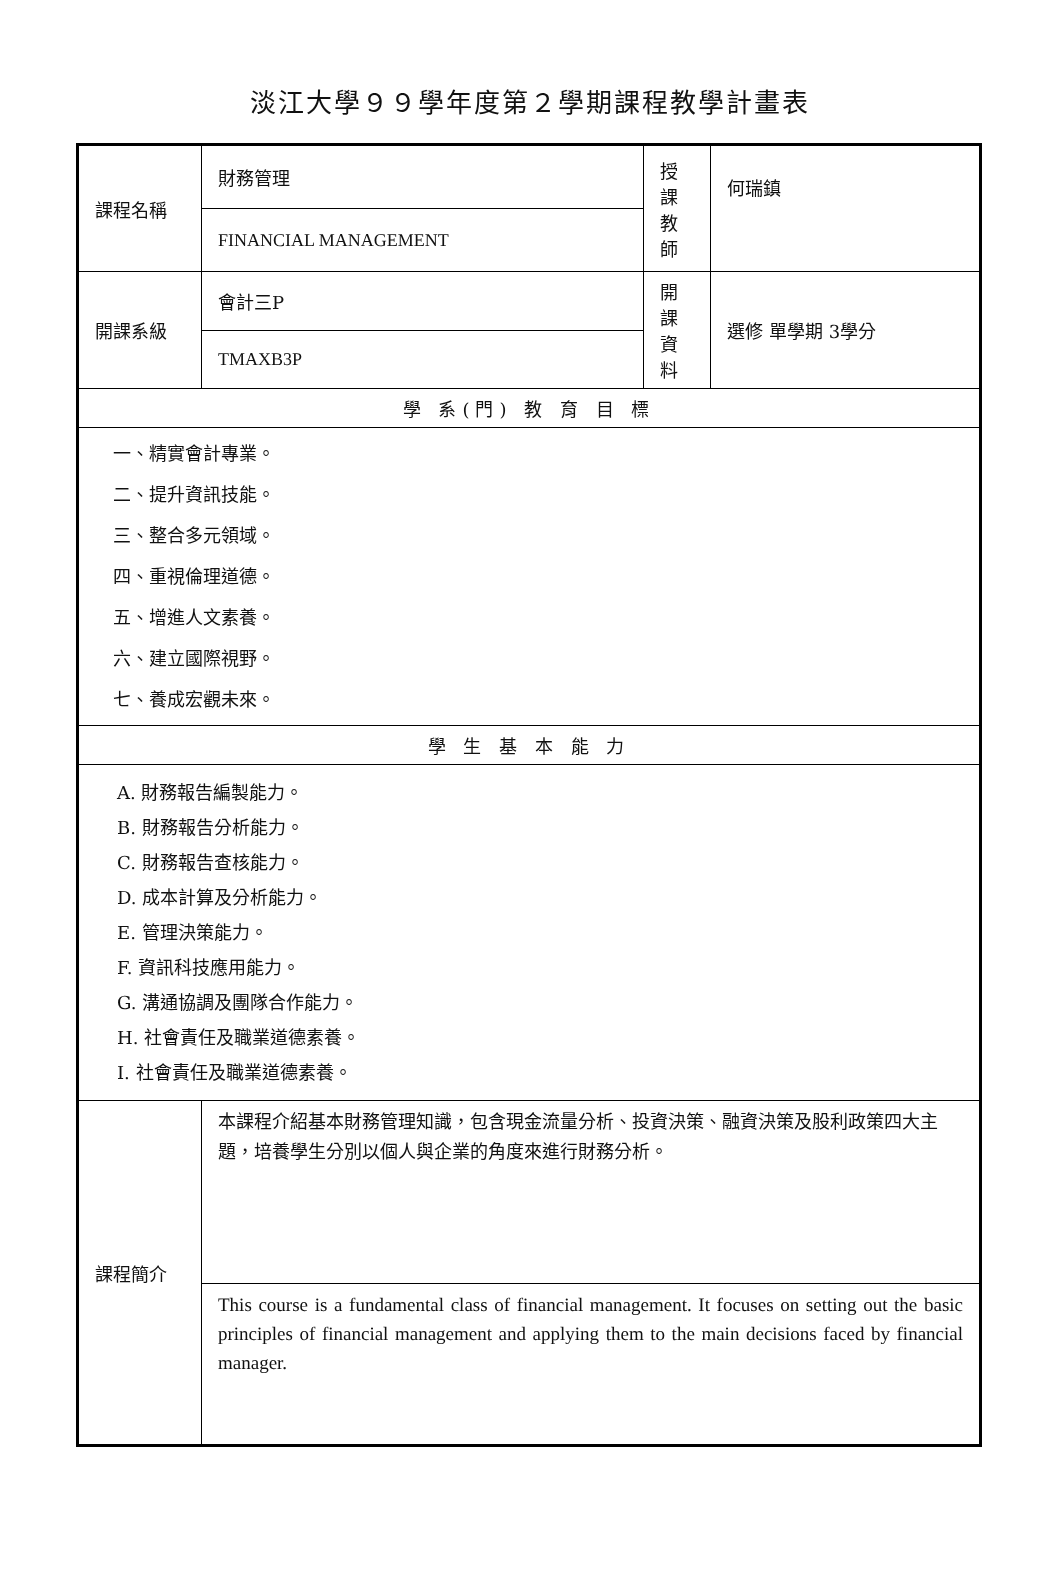淡江大學９９學年度第２學期課程教學計畫表
| 課程名稱 | 財務管理 | 授課 教師 | 何瑞鎮 |
| | FINANCIAL MANAGEMENT | | |
| 開課系級 | 會計三P | 開課 資料 | 選修 單學期 3學分 |
| | TMAXB3P | | |
| 學 系(門) 教 育 目 標 | | | |
| 一、精實會計專業。 二、提升資訊技能。 三、整合多元領域。 四、重視倫理道德。 五、增進人文素養。 六、建立國際視野。 七、養成宏觀未來。 | | | |
| 學 生 基 本 能 力 | | | |
| A. 財務報告編製能力。 B. 財務報告分析能力。 C. 財務報告查核能力。 D. 成本計算及分析能力。 E. 管理決策能力。 F. 資訊科技應用能力。 G. 溝通協調及團隊合作能力。 H. 社會責任及職業道德素養。 I. 社會責任及職業道德素養。 | | | |
| 課程簡介 | 本課程介紹基本財務管理知識，包含現金流量分析、投資決策、融資決策及股利政策四大主題，培養學生分別以個人與企業的角度來進行財務分析。 | | |
| | This course is a fundamental class of financial management. It focuses on setting out the basic principles of financial management and applying them to the main decisions faced by financial manager. | | |